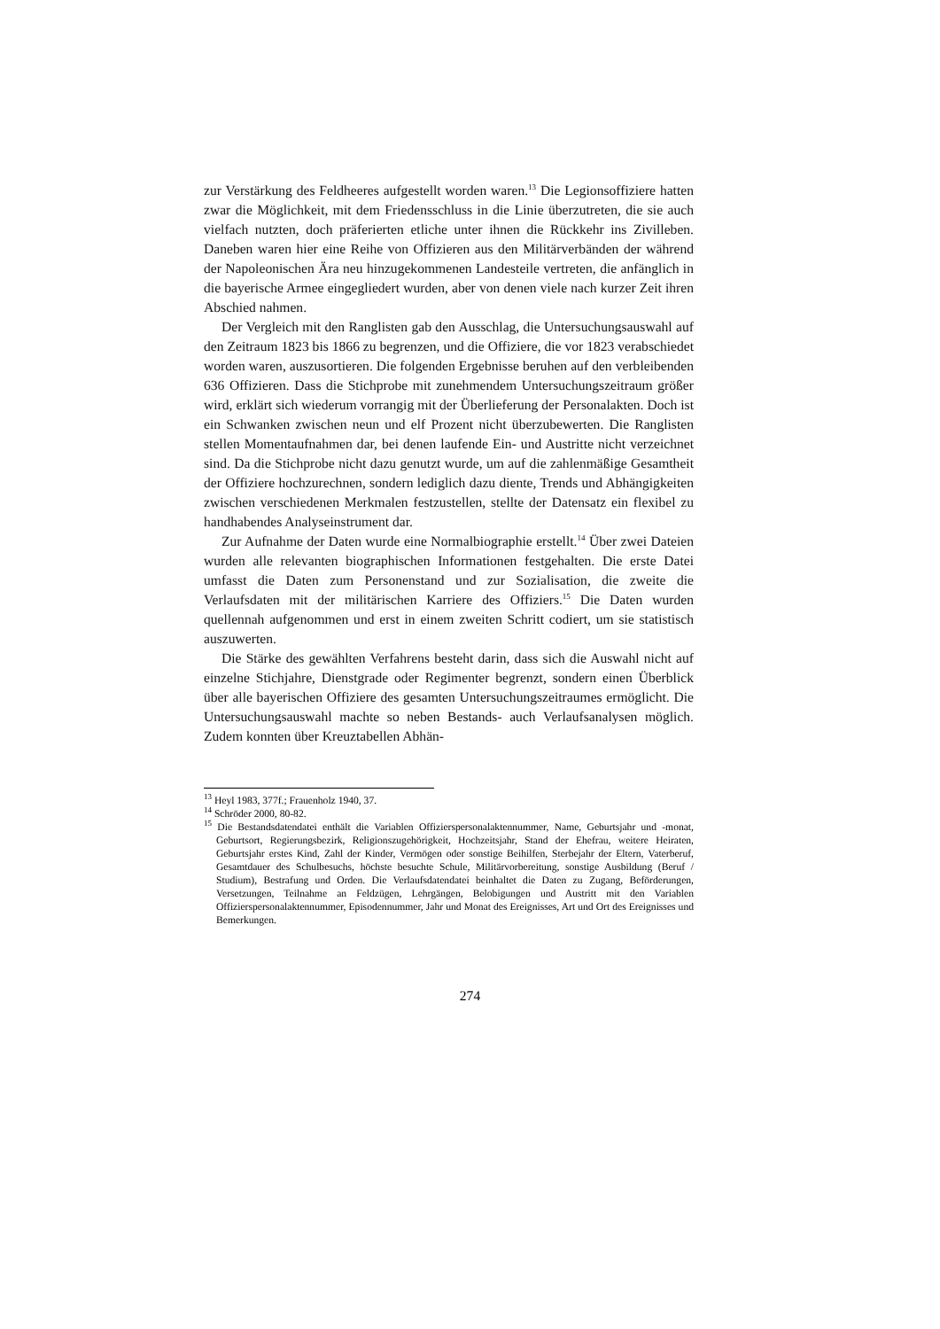zur Verstärkung des Feldheeres aufgestellt worden waren.<sup>13</sup> Die Legionsoffiziere hatten zwar die Möglichkeit, mit dem Friedensschluss in die Linie überzutreten, die sie auch vielfach nutzten, doch präferierten etliche unter ihnen die Rückkehr ins Zivilleben. Daneben waren hier eine Reihe von Offizieren aus den Militärverbänden der während der Napoleonischen Ära neu hinzugekommenen Landesteile vertreten, die anfänglich in die bayerische Armee eingegliedert wurden, aber von denen viele nach kurzer Zeit ihren Abschied nahmen.
Der Vergleich mit den Ranglisten gab den Ausschlag, die Untersuchungsauswahl auf den Zeitraum 1823 bis 1866 zu begrenzen, und die Offiziere, die vor 1823 verabschiedet worden waren, auszusortieren. Die folgenden Ergebnisse beruhen auf den verbleibenden 636 Offizieren. Dass die Stichprobe mit zunehmendem Untersuchungszeitraum größer wird, erklärt sich wiederum vorrangig mit der Überlieferung der Personalakten. Doch ist ein Schwanken zwischen neun und elf Prozent nicht überzubewerten. Die Ranglisten stellen Momentaufnahmen dar, bei denen laufende Ein- und Austritte nicht verzeichnet sind. Da die Stichprobe nicht dazu genutzt wurde, um auf die zahlenmäßige Gesamtheit der Offiziere hochzurechnen, sondern lediglich dazu diente, Trends und Abhängigkeiten zwischen verschiedenen Merkmalen festzustellen, stellte der Datensatz ein flexibel zu handhabendes Analyseinstrument dar.
Zur Aufnahme der Daten wurde eine Normalbiographie erstellt.<sup>14</sup> Über zwei Dateien wurden alle relevanten biographischen Informationen festgehalten. Die erste Datei umfasst die Daten zum Personenstand und zur Sozialisation, die zweite die Verlaufsdaten mit der militärischen Karriere des Offiziers.<sup>15</sup> Die Daten wurden quellennah aufgenommen und erst in einem zweiten Schritt codiert, um sie statistisch auszuwerten.
Die Stärke des gewählten Verfahrens besteht darin, dass sich die Auswahl nicht auf einzelne Stichjahre, Dienstgrade oder Regimenter begrenzt, sondern einen Überblick über alle bayerischen Offiziere des gesamten Untersuchungszeitraumes ermöglicht. Die Untersuchungsauswahl machte so neben Bestands- auch Verlaufsanalysen möglich. Zudem konnten über Kreuztabellen Abhän-
<sup>13</sup> Heyl 1983, 377f.; Frauenholz 1940, 37.
<sup>14</sup> Schröder 2000, 80-82.
<sup>15</sup> Die Bestandsdatendatei enthält die Variablen Offizierspersonalaktennummer, Name, Geburtsjahr und -monat, Geburtsort, Regierungsbezirk, Religionszugehörigkeit, Hochzeitsjahr, Stand der Ehefrau, weitere Heiraten, Geburtsjahr erstes Kind, Zahl der Kinder, Vermögen oder sonstige Beihilfen, Sterbejahr der Eltern, Vaterberuf, Gesamtdauer des Schulbesuchs, höchste besuchte Schule, Militärvorbereitung, sonstige Ausbildung (Beruf / Studium), Bestrafung und Orden. Die Verlaufsdatendatei beinhaltet die Daten zu Zugang, Beförderungen, Versetzungen, Teilnahme an Feldzügen, Lehrgängen, Belobigungen und Austritt mit den Variablen Offizierspersonalaktennummer, Episodennummer, Jahr und Monat des Ereignisses, Art und Ort des Ereignisses und Bemerkungen.
274